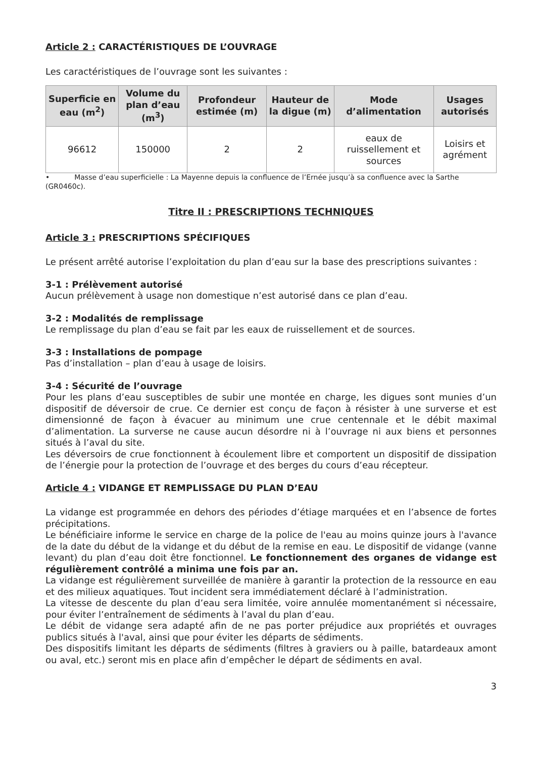Article 2 : CARACTÉRISTIQUES DE L’OUVRAGE
Les caractéristiques de l’ouvrage sont les suivantes :
| Superficie en eau (m<sup>2</sup>) | Volume du plan d’eau (m<sup>3</sup>) | Profondeur estimée (m) | Hauteur de la digue (m) | Mode d’alimentation | Usages autorisés |
| --- | --- | --- | --- | --- | --- |
| 96612 | 150000 | 2 | 2 | eaux de ruissellement et sources | Loisirs et agrément |
• Masse d’eau superficielle : La Mayenne depuis la confluence de l’Ernée jusqu’à sa confluence avec la Sarthe (GR0460c).
Titre II : PRESCRIPTIONS TECHNIQUES
Article 3 : PRESCRIPTIONS SPÉCIFIQUES
Le présent arrêté autorise l’exploitation du plan d’eau sur la base des prescriptions suivantes :
3-1 : Prélèvement autorisé
Aucun prélèvement à usage non domestique n’est autorisé dans ce plan d’eau.
3-2 : Modalités de remplissage
Le remplissage du plan d’eau se fait par les eaux de ruissellement et de sources.
3-3 : Installations de pompage
Pas d’installation – plan d’eau à usage de loisirs.
3-4 : Sécurité de l’ouvrage
Pour les plans d’eau susceptibles de subir une montée en charge, les digues sont munies d’un dispositif de déversoir de crue. Ce dernier est conçu de façon à résister à une surverse et est dimensionné de façon à évacuer au minimum une crue centennale et le débit maximal d’alimentation. La surverse ne cause aucun désordre ni à l’ouvrage ni aux biens et personnes situés à l’aval du site.
Les déversoirs de crue fonctionnent à écoulement libre et comportent un dispositif de dissipation de l’énergie pour la protection de l’ouvrage et des berges du cours d’eau récepteur.
Article 4 : VIDANGE ET REMPLISSAGE DU PLAN D’EAU
La vidange est programmée en dehors des périodes d’étiage marquées et en l’absence de fortes précipitations.
Le bénéficiaire informe le service en charge de la police de l'eau au moins quinze jours à l'avance de la date du début de la vidange et du début de la remise en eau. Le dispositif de vidange (vanne levant) du plan d’eau doit être fonctionnel. Le fonctionnement des organes de vidange est régulièrement contrôlé a minima une fois par an.
La vidange est régulièrement surveillée de manière à garantir la protection de la ressource en eau et des milieux aquatiques. Tout incident sera immédiatement déclaré à l’administration.
La vitesse de descente du plan d’eau sera limitée, voire annulée momentanément si nécessaire, pour éviter l’entraînement de sédiments à l’aval du plan d’eau.
Le débit de vidange sera adapté afin de ne pas porter préjudice aux propriétés et ouvrages publics situés à l'aval, ainsi que pour éviter les départs de sédiments.
Des dispositifs limitant les départs de sédiments (filtres à graviers ou à paille, batardeaux amont ou aval, etc.) seront mis en place afin d’empêcher le départ de sédiments en aval.
3